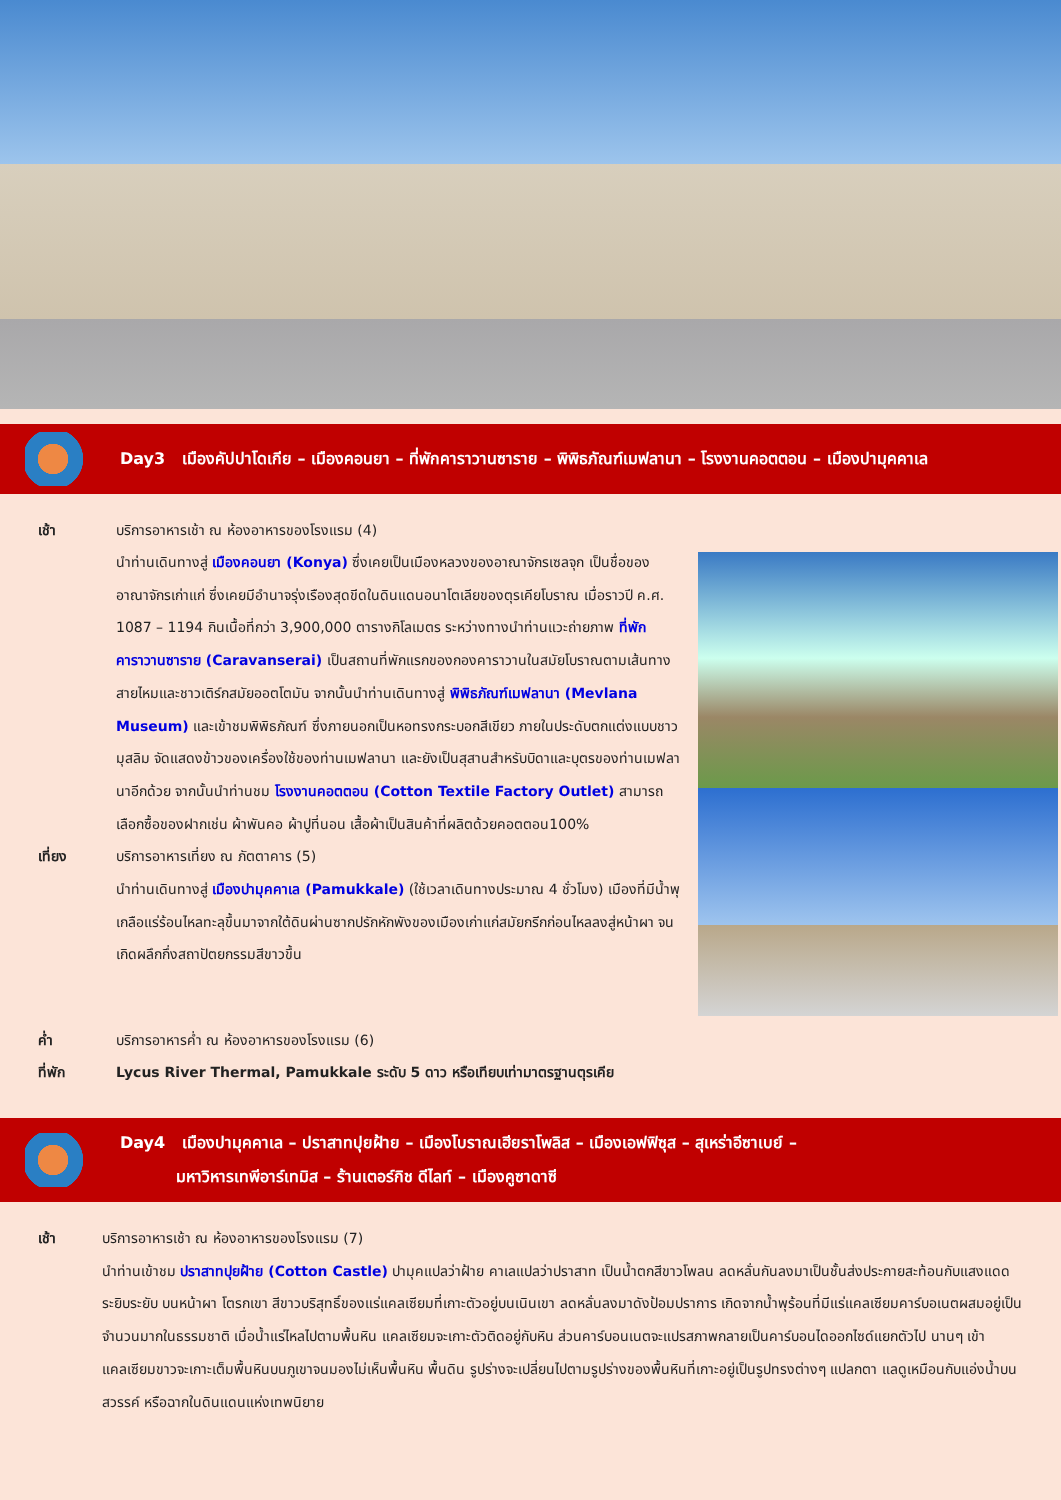Day3 เมืองคัปปาโดเกีย – เมืองคอนยา – ที่พักคาราวานซาราย – พิพิธภัณฑ์เมฟลานา – โรงงานคอตตอน – เมืองปามุคคาเล
เช้า บริการอาหารเช้า ณ ห้องอาหารของโรงแรม (4)
นำท่านเดินทางสู่ เมืองคอนยา (Konya) ซึ่งเคยเป็นเมืองหลวงของอาณาจักรเซลจุก เป็นชื่อของอาณาจักรเก่าแก่ ซึ่งเคยมีอำนาจรุ่งเรืองสุดขีดในดินแดนอนาโตเลียของตุรเคียโบราณ เมื่อราวปี ค.ศ. 1087 – 1194 กินเนื้อที่กว่า 3,900,000 ตารางกิโลเมตร ระหว่างทางนำท่านแวะถ่ายภาพ ที่พักคาราวานซาราย (Caravanserai) เป็นสถานที่พักแรกของกองคาราวานในสมัยโบราณตามเส้นทางสายไหมและชาวเติร์กสมัยออตโตมัน จากนั้นนำท่านเดินทางสู่ พิพิธภัณฑ์เมฟลานา (Mevlana Museum) และเข้าชมพิพิธภัณฑ์ ซึ่งภายนอกเป็นหอทรงกระบอกสีเขียว ภายในประดับตกแต่งแบบชาวมุสลิม จัดแสดงข้าวของเครื่องใช้ของท่านเมฟลานา และยังเป็นสุสานสำหรับบิดาและบุตรของท่านเมฟลานาอีกด้วย จากนั้นนำท่านชม โรงงานคอตตอน (Cotton Textile Factory Outlet) สามารถเลือกซื้อของฝากเช่น ผ้าพันคอ ผ้าปูที่นอน เสื้อผ้าเป็นสินค้าที่ผลิตด้วยคอตตอน100%
เที่ยง บริการอาหารเที่ยง ณ ภัตตาคาร (5)
นำท่านเดินทางสู่ เมืองปามุคคาเล (Pamukkale) (ใช้เวลาเดินทางประมาณ 4 ชั่วโมง) เมืองที่มีน้ำพุเกลือแร่ร้อนไหลทะลุขึ้นมาจากใต้ดินผ่านซากปรักหักพังของเมืองเก่าแก่สมัยกรีกก่อนไหลลงสู่หน้าผา จนเกิดผลึกกึ่งสถาปัตยกรรมสีขาวขึ้น
ค่ำ บริการอาหารค่ำ ณ ห้องอาหารของโรงแรม (6)
ที่พัก Lycus River Thermal, Pamukkale ระดับ 5 ดาว หรือเทียบเท่ามาตรฐานตุรเคีย
Day4 เมืองปามุคคาเล – ปราสาทปุยฝ้าย – เมืองโบราณเฮียราโพลิส – เมืองเอฟฟิซุส – สุเหร่าอีซาเบย์ –
มหาวิหารเทพีอาร์เทมิส – ร้านเตอร์กิช ดีไลท์ – เมืองคูซาดาซี
เช้า บริการอาหารเช้า ณ ห้องอาหารของโรงแรม (7)
นำท่านเข้าชม ปราสาทปุยฝ้าย (Cotton Castle) ปามุคแปลว่าฝ้าย คาเลแปลว่าปราสาท เป็นน้ำตกสีขาวโพลน ลดหลั่นกันลงมาเป็นชั้นส่งประกายสะท้อนกับแสงแดดระยิบระยับ บนหน้าผา โตรกเขา สีขาวบริสุทธิ์ของแร่แคลเซียมที่เกาะตัวอยู่บนเนินเขา ลดหลั่นลงมาดังป้อมปราการ เกิดจากน้ำพุร้อนที่มีแร่แคลเซียมคาร์บอเนตผสมอยู่เป็นจำนวนมากในธรรมชาติ เมื่อน้ำแร่ไหลไปตามพื้นหิน แคลเซียมจะเกาะตัวติดอยู่กับหิน ส่วนคาร์บอนเนตจะแปรสภาพกลายเป็นคาร์บอนไดออกไซด์แยกตัวไป นานๆ เข้าแคลเซียมขาวจะเกาะเต็มพื้นหินบนภูเขาจนมองไม่เห็นพื้นหิน พื้นดิน รูปร่างจะเปลี่ยนไปตามรูปร่างของพื้นหินที่เกาะอยู่เป็นรูปทรงต่างๆ แปลกตา แลดูเหมือนกับแอ่งน้ำบนสวรรค์ หรือฉากในดินแดนแห่งเทพนิยาย